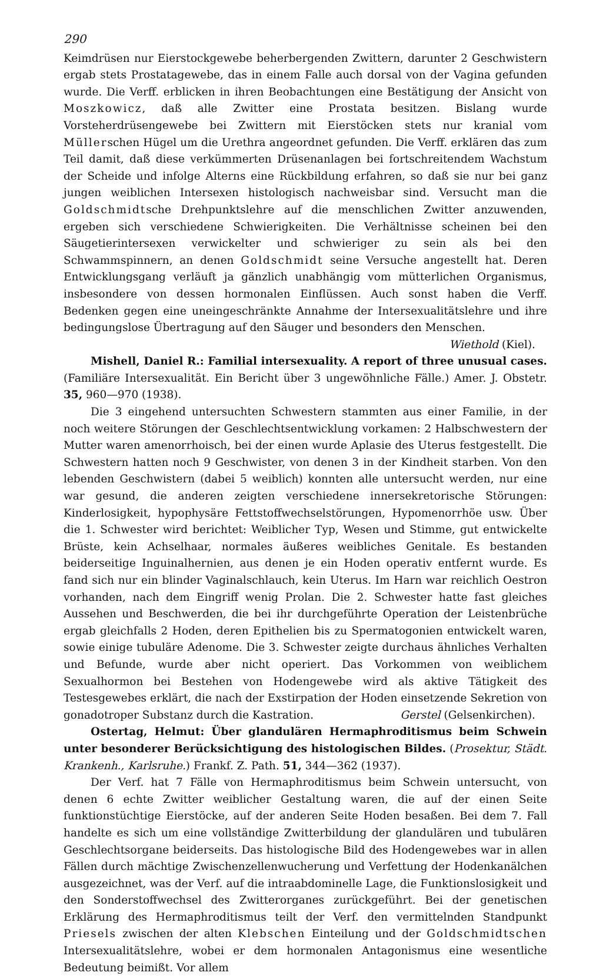290
Keimdrüsen nur Eierstockgewebe beherbergenden Zwittern, darunter 2 Geschwistern ergab stets Prostatagewebe, das in einem Falle auch dorsal von der Vagina gefunden wurde. Die Verff. erblicken in ihren Beobachtungen eine Bestätigung der Ansicht von Moszkowicz, daß alle Zwitter eine Prostata besitzen. Bislang wurde Vorsteherdrüsengewebe bei Zwittern mit Eierstöcken stets nur kranial vom Müllerschen Hügel um die Urethra angeordnet gefunden. Die Verff. erklären das zum Teil damit, daß diese verkümmerten Drüsenanlagen bei fortschreitendem Wachstum der Scheide und infolge Alterns eine Rückbildung erfahren, so daß sie nur bei ganz jungen weiblichen Intersexen histologisch nachweisbar sind. Versucht man die Goldschmidtsche Drehpunktslehre auf die menschlichen Zwitter anzuwenden, ergeben sich verschiedene Schwierigkeiten. Die Verhältnisse scheinen bei den Säugetierintersexen verwickelter und schwieriger zu sein als bei den Schwammspinnern, an denen Goldschmidt seine Versuche angestellt hat. Deren Entwicklungsgang verläuft ja gänzlich unabhängig vom mütterlichen Organismus, insbesondere von dessen hormonalen Einflüssen. Auch sonst haben die Verff. Bedenken gegen eine uneingeschränkte Annahme der Intersexualitätslehre und ihre bedingungslose Übertragung auf den Säuger und besonders den Menschen.
Wiethold (Kiel).
Mishell, Daniel R.: Familial intersexuality. A report of three unusual cases. (Familiäre Intersexualität. Ein Bericht über 3 ungewöhnliche Fälle.) Amer. J. Obstetr. 35, 960—970 (1938).
Die 3 eingehend untersuchten Schwestern stammten aus einer Familie, in der noch weitere Störungen der Geschlechtsentwicklung vorkamen: 2 Halbschwestern der Mutter waren amenorrhoisch, bei der einen wurde Aplasie des Uterus festgestellt. Die Schwestern hatten noch 9 Geschwister, von denen 3 in der Kindheit starben. Von den lebenden Geschwistern (dabei 5 weiblich) konnten alle untersucht werden, nur eine war gesund, die anderen zeigten verschiedene innersekretorische Störungen: Kinderlosigkeit, hypophysäre Fettstoffwechselstörungen, Hypomenorrhöe usw. Über die 1. Schwester wird berichtet: Weiblicher Typ, Wesen und Stimme, gut entwickelte Brüste, kein Achselhaar, normales äußeres weibliches Genitale. Es bestanden beiderseitige Inguinalhernien, aus denen je ein Hoden operativ entfernt wurde. Es fand sich nur ein blinder Vaginalschlauch, kein Uterus. Im Harn war reichlich Oestron vorhanden, nach dem Eingriff wenig Prolan. Die 2. Schwester hatte fast gleiches Aussehen und Beschwerden, die bei ihr durchgeführte Operation der Leistenbrüche ergab gleichfalls 2 Hoden, deren Epithelien bis zu Spermatogonien entwickelt waren, sowie einige tubuläre Adenome. Die 3. Schwester zeigte durchaus ähnliches Verhalten und Befunde, wurde aber nicht operiert. Das Vorkommen von weiblichem Sexualhormon bei Bestehen von Hodengewebe wird als aktive Tätigkeit des Testesgewebes erklärt, die nach der Exstirpation der Hoden einsetzende Sekretion von gonadotroper Substanz durch die Kastration. Gerstel (Gelsenkirchen).
Ostertag, Helmut: Über glandulären Hermaphroditismus beim Schwein unter besonderer Berücksichtigung des histologischen Bildes. (Prosektur, Städt. Krankenh., Karlsruhe.) Frankf. Z. Path. 51, 344—362 (1937).
Der Verf. hat 7 Fälle von Hermaphroditismus beim Schwein untersucht, von denen 6 echte Zwitter weiblicher Gestaltung waren, die auf der einen Seite funktionstüchtige Eierstöcke, auf der anderen Seite Hoden besaßen. Bei dem 7. Fall handelte es sich um eine vollständige Zwitterbildung der glandulären und tubulären Geschlechtsorgane beiderseits. Das histologische Bild des Hodengewebes war in allen Fällen durch mächtige Zwischenzellenwucherung und Verfettung der Hodenkanälchen ausgezeichnet, was der Verf. auf die intraabdominelle Lage, die Funktionslosigkeit und den Sonderstoffwechsel des Zwitterorganes zurückgeführt. Bei der genetischen Erklärung des Hermaphroditismus teilt der Verf. den vermittelnden Standpunkt Priesels zwischen der alten Klebschen Einteilung und der Goldschmidtschen Intersexualitätslehre, wobei er dem hormonalen Antagonismus eine wesentliche Bedeutung beimißt. Vor allem